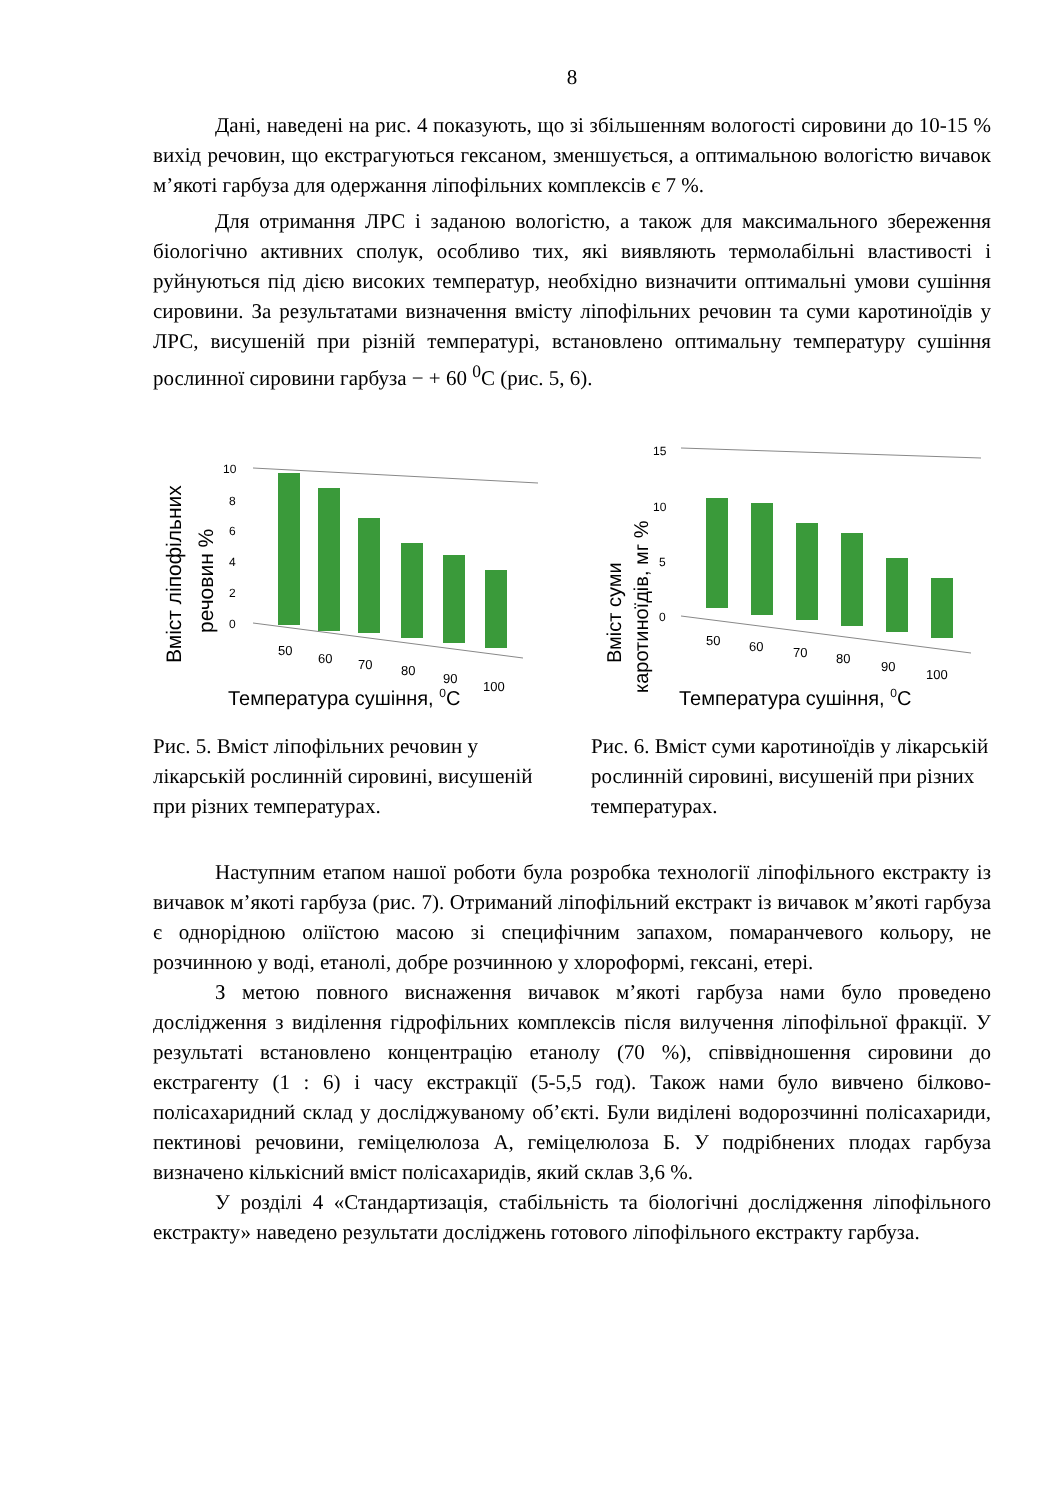8
Дані, наведені на рис. 4 показують, що зі збільшенням вологості сировини до 10-15 % вихід речовин, що екстрагуються гексаном, зменшується, а оптимальною вологістю вичавок м’якоті гарбуза для одержання ліпофільних комплексів є 7 %.
Для отримання ЛРС і заданою вологістю, а також для максимального збереження біологічно активних сполук, особливо тих, які виявляють термолабільні властивості і руйнуються під дією високих температур, необхідно визначити оптимальні умови сушіння сировини. За результатами визначення вмісту ліпофільних речовин та суми каротиноїдів у ЛРС, висушеній при різній температурі, встановлено оптимальну температуру сушіння рослинної сировини гарбуза − + 60 <sup>0</sup>С (рис. 5, 6).
Вміст ліпофільних
речовин %
10
8
6
4
2
0
50
60
70
80
90
100
Температура сушіння, 0С
Рис. 5. Вміст ліпофільних речовин у лікарській рослинній сировині, висушеній при різних температурах.
Вміст суми
каротиноїдів, мг %
15
10
5
0
50
60
70
80
90
100
Температура сушіння, 0С
Рис. 6. Вміст суми каротиноїдів у лікарській рослинній сировині, висушеній при різних температурах.
Наступним етапом нашої роботи була розробка технології ліпофільного екстракту із вичавок м’якоті гарбуза (рис. 7). Отриманий ліпофільний екстракт із вичавок м’якоті гарбуза є однорідною оліїстою масою зі специфічним запахом, помаранчевого кольору, не розчинною у воді, етанолі, добре розчинною у хлороформі, гексані, етері.
З метою повного виснаження вичавок м’якоті гарбуза нами було проведено дослідження з виділення гідрофільних комплексів після вилучення ліпофільної фракції. У результаті встановлено концентрацію етанолу (70 %), співвідношення сировини до екстрагенту (1 : 6) і часу екстракції (5-5,5 год). Також нами було вивчено білково-полісахаридний склад у досліджуваному об’єкті. Були виділені водорозчинні полісахариди, пектинові речовини, геміцелюлоза А, геміцелюлоза Б. У подрібнених плодах гарбуза визначено кількісний вміст полісахаридів, який склав 3,6 %.
У розділі 4 «Стандартизація, стабільність та біологічні дослідження ліпофільного екстракту» наведено результати досліджень готового ліпофільного екстракту гарбуза.